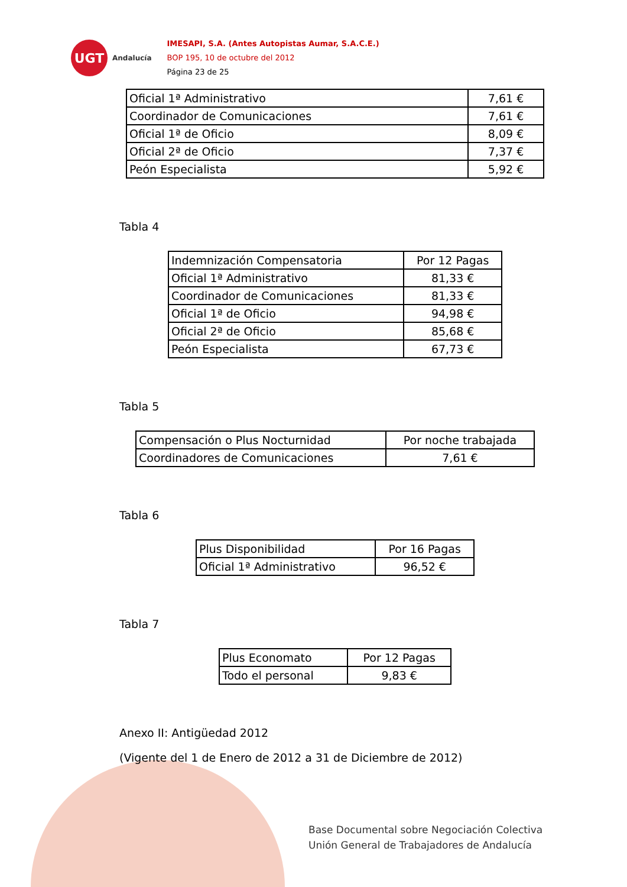UGT
Andalucía
IMESAPI, S.A. (Antes Autopistas Aumar, S.A.C.E.)
BOP 195, 10 de octubre del 2012
Página 23 de 25
| Oficial 1ª Administrativo | 7,61 € |
| Coordinador de Comunicaciones | 7,61 € |
| Oficial 1ª de Oficio | 8,09 € |
| Oficial 2ª de Oficio | 7,37 € |
| Peón Especialista | 5,92 € |
Tabla 4
| Indemnización Compensatoria | Por 12 Pagas |
| Oficial 1ª Administrativo | 81,33 € |
| Coordinador de Comunicaciones | 81,33 € |
| Oficial 1ª de Oficio | 94,98 € |
| Oficial 2ª de Oficio | 85,68 € |
| Peón Especialista | 67,73 € |
Tabla 5
| Compensación o Plus Nocturnidad | Por noche trabajada |
| Coordinadores de Comunicaciones | 7,61 € |
Tabla 6
| Plus Disponibilidad | Por 16 Pagas |
| Oficial 1ª Administrativo | 96,52 € |
Tabla 7
| Plus Economato | Por 12 Pagas |
| Todo el personal | 9,83 € |
Anexo II: Antigüedad 2012
(Vigente del 1 de Enero de 2012 a 31 de Diciembre de 2012)
Base Documental sobre Negociación Colectiva
Unión General de Trabajadores de Andalucía